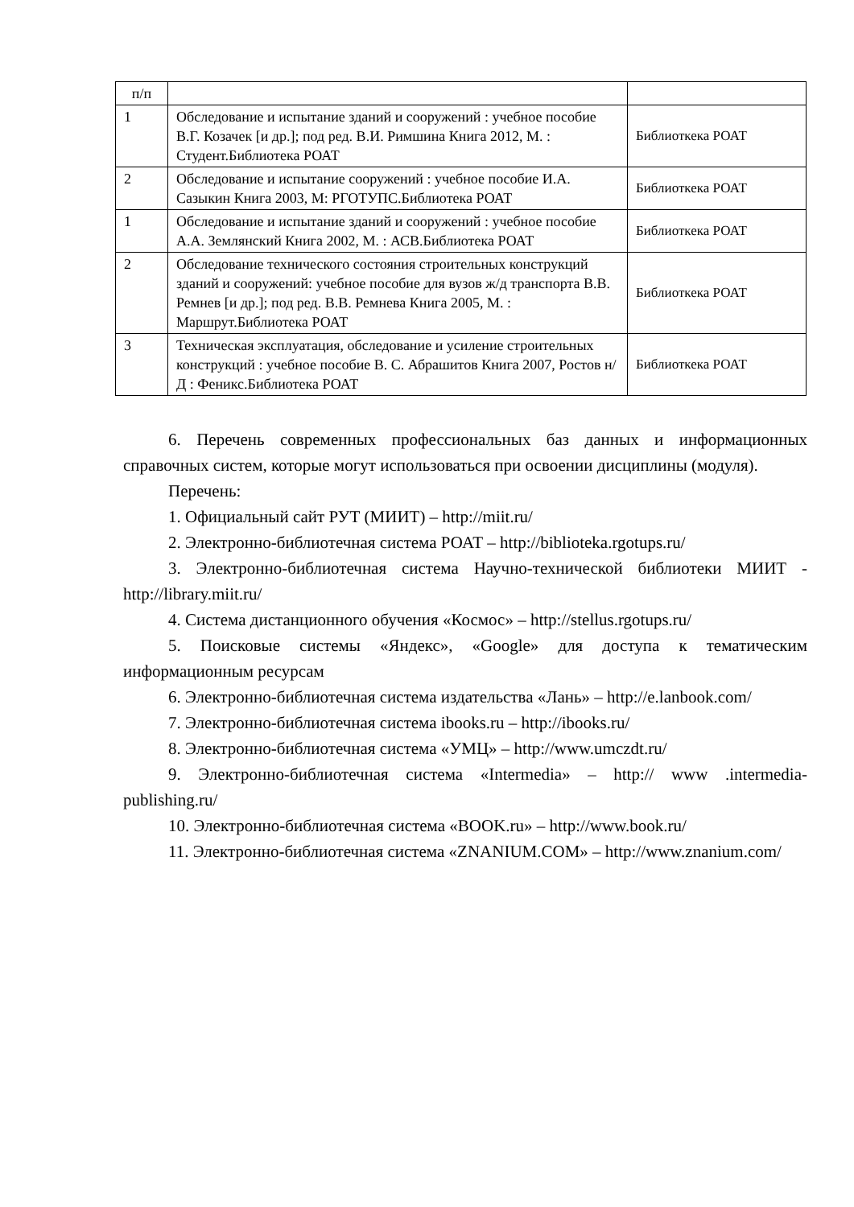| п/п | | |
| 1 | Обследование и испытание зданий и сооружений : учебное пособие В.Г. Козачек [и др.]; под ред. В.И. Римшина Книга 2012, М. : Студент.Библиотека РОАТ | Библиоткека РОАТ |
| 2 | Обследование и испытание сооружений : учебное пособие И.А. Сазыкин Книга 2003, М: РГОТУПС.Библиотека РОАТ | Библиоткека РОАТ |
| 1 | Обследование и испытание зданий и сооружений : учебное пособие А.А. Землянский Книга 2002, М. : АСВ.Библиотека РОАТ | Библиоткека РОАТ |
| 2 | Обследование технического состояния строительных конструкций зданий и сооружений: учебное пособие для вузов ж/д транспорта В.В. Ремнев [и др.]; под ред. В.В. Ремнева Книга 2005, М. : Маршрут.Библиотека РОАТ | Библиоткека РОАТ |
| 3 | Техническая эксплуатация, обследование и усиление строительных конструкций : учебное пособие В. С. Абрашитов Книга 2007, Ростов н/Д : Феникс.Библиотека РОАТ | Библиоткека РОАТ |
6. Перечень современных профессиональных баз данных и информационных справочных систем, которые могут использоваться при освоении дисциплины (модуля).
Перечень:
1. Официальный сайт РУТ (МИИТ) – http://miit.ru/
2. Электронно-библиотечная система РОАТ – http://biblioteka.rgotups.ru/
3. Электронно-библиотечная система Научно-технической библиотеки МИИТ - http://library.miit.ru/
4. Система дистанционного обучения «Космос» – http://stellus.rgotups.ru/
5. Поисковые системы «Яндекс», «Google» для доступа к тематическим информационным ресурсам
6. Электронно-библиотечная система издательства «Лань» – http://e.lanbook.com/
7. Электронно-библиотечная система ibooks.ru – http://ibooks.ru/
8. Электронно-библиотечная система «УМЦ» – http://www.umczdt.ru/
9. Электронно-библиотечная система «Intermedia» – http:// www .intermedia-publishing.ru/
10. Электронно-библиотечная система «BOOK.ru» – http://www.book.ru/
11. Электронно-библиотечная система «ZNANIUM.COM» – http://www.znanium.com/